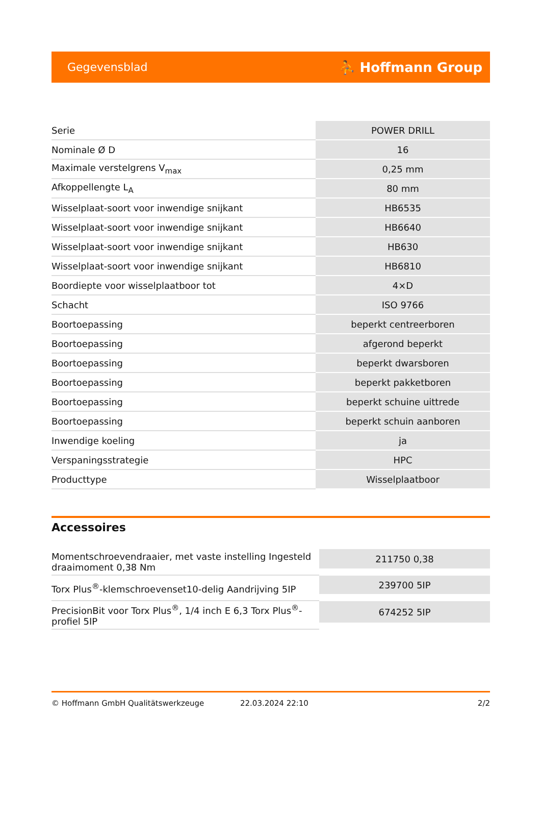Gegevensblad ⛹ Hoffmann Group
| Serie | POWER DRILL |
| Nominale Ø D | 16 |
| Maximale verstelgrens V<sub>max</sub> | 0,25 mm |
| Afkoppellengte L<sub>A</sub> | 80 mm |
| Wisselplaat-soort voor inwendige snijkant | HB6535 |
| Wisselplaat-soort voor inwendige snijkant | HB6640 |
| Wisselplaat-soort voor inwendige snijkant | HB630 |
| Wisselplaat-soort voor inwendige snijkant | HB6810 |
| Boordiepte voor wisselplaatboor tot | 4×D |
| Schacht | ISO 9766 |
| Boortoepassing | beperkt centreerboren |
| Boortoepassing | afgerond beperkt |
| Boortoepassing | beperkt dwarsboren |
| Boortoepassing | beperkt pakketboren |
| Boortoepassing | beperkt schuine uittrede |
| Boortoepassing | beperkt schuin aanboren |
| Inwendige koeling | ja |
| Verspaningsstrategie | HPC |
| Producttype | Wisselplaatboor |
Accessoires
| Momentschroevendraaier, met vaste instelling Ingesteld draaimoment 0,38 Nm | 211750 0,38 |
| Torx Plus<sup>®</sup>-klemschroevenset10-delig Aandrijving 5IP | 239700 5IP |
| PrecisionBit voor Torx Plus<sup>®</sup>, 1/4 inch E 6,3 Torx Plus<sup>®</sup>-profiel 5IP | 674252 5IP |
© Hoffmann GmbH Qualitätswerkzeuge 22.03.2024 22:10 2/2